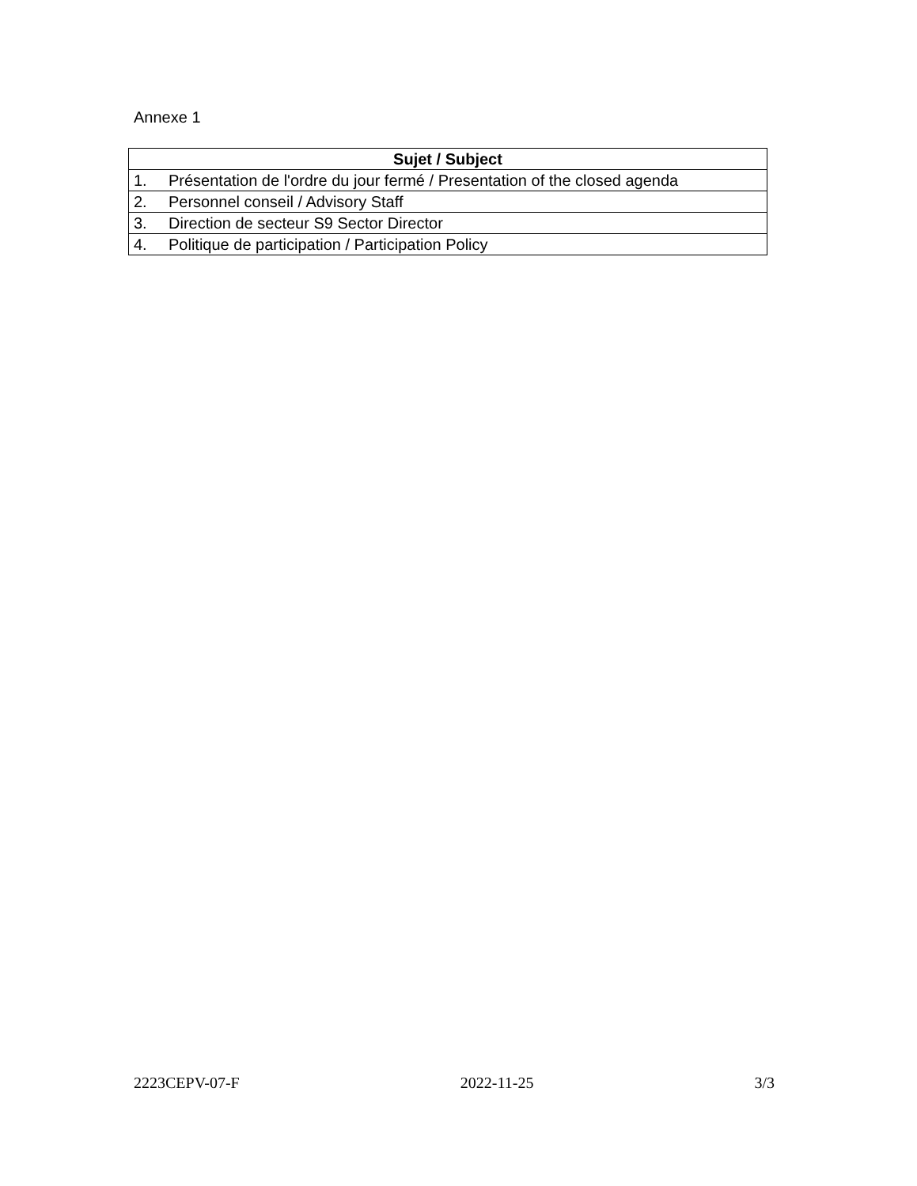Annexe 1
| Sujet / Subject |
| --- |
| 1. Présentation de l'ordre du jour fermé / Presentation of the closed agenda |
| 2. Personnel conseil / Advisory Staff |
| 3. Direction de secteur S9 Sector Director |
| 4. Politique de participation / Participation Policy |
2223CEPV-07-F 2022-11-25 3/3